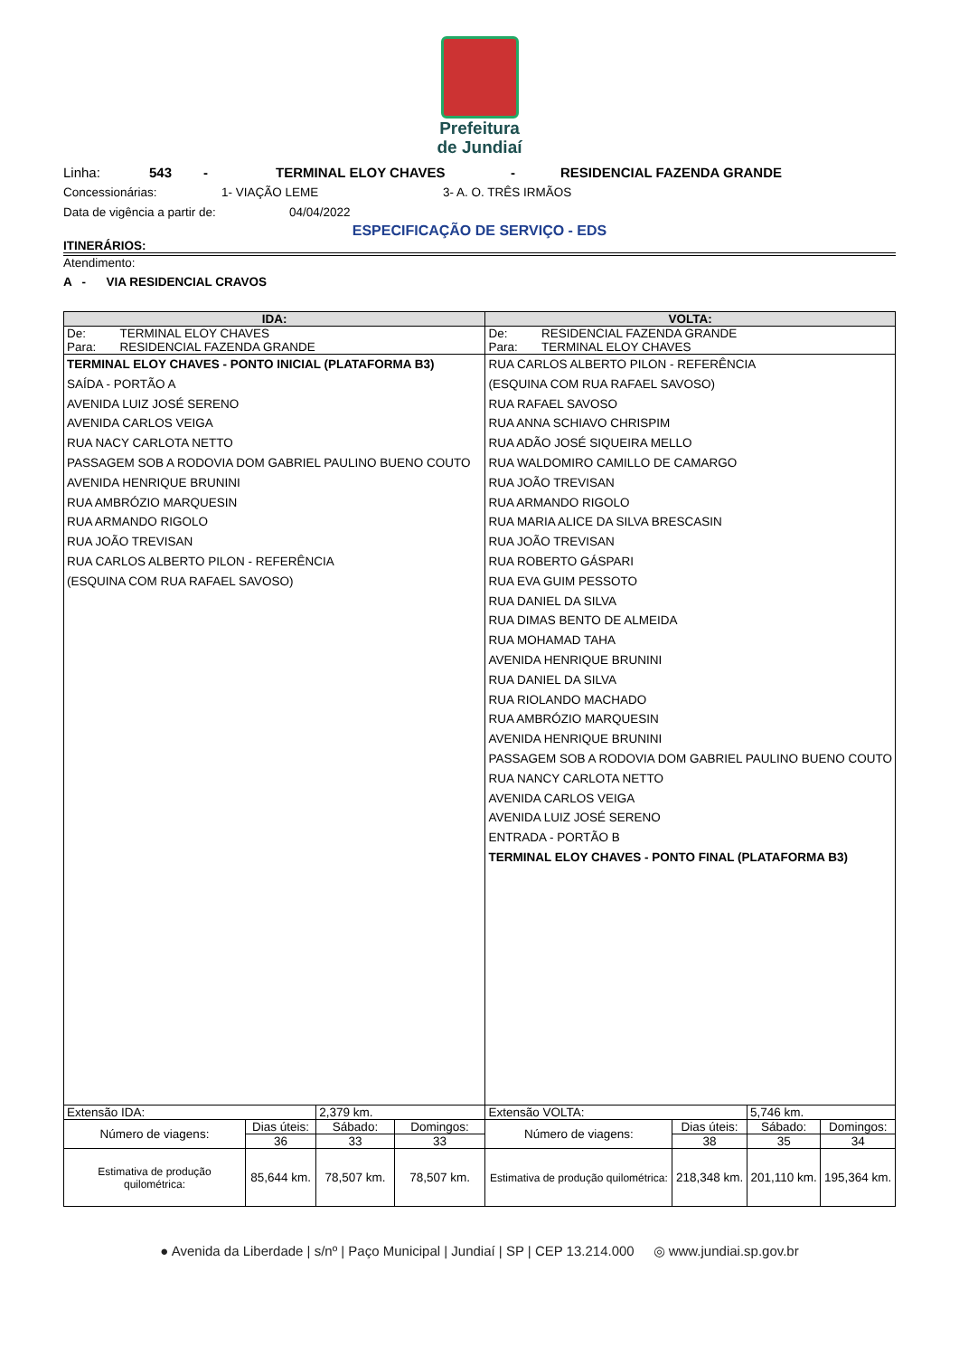Prefeitura
de Jundiaí
Linha: 543 - TERMINAL ELOY CHAVES - RESIDENCIAL FAZENDA GRANDE
Concessionárias: 1- VIAÇÃO LEME 3- A. O. TRÊS IRMÃOS
Data de vigência a partir de: 04/04/2022
ESPECIFICAÇÃO DE SERVIÇO - EDS
ITINERÁRIOS:
Atendimento:
A - VIA RESIDENCIAL CRAVOS
| IDA: | | | | VOLTA: | | | |
| --- | --- | --- | --- | --- | --- | --- | --- |
| De: TERMINAL ELOY CHAVES Para: RESIDENCIAL FAZENDA GRANDE | | | | De: RESIDENCIAL FAZENDA GRANDE Para: TERMINAL ELOY CHAVES | | | |
| TERMINAL ELOY CHAVES - PONTO INICIAL (PLATAFORMA B3) SAÍDA - PORTÃO A AVENIDA LUIZ JOSÉ SERENO AVENIDA CARLOS VEIGA RUA NACY CARLOTA NETTO PASSAGEM SOB A RODOVIA DOM GABRIEL PAULINO BUENO COUTO AVENIDA HENRIQUE BRUNINI RUA AMBRÓZIO MARQUESIN RUA ARMANDO RIGOLO RUA JOÃO TREVISAN RUA CARLOS ALBERTO PILON - REFERÊNCIA (ESQUINA COM RUA RAFAEL SAVOSO) | | | | RUA CARLOS ALBERTO PILON - REFERÊNCIA (ESQUINA COM RUA RAFAEL SAVOSO) RUA RAFAEL SAVOSO RUA ANNA SCHIAVO CHRISPIM RUA ADÃO JOSÉ SIQUEIRA MELLO RUA WALDOMIRO CAMILLO DE CAMARGO RUA JOÃO TREVISAN RUA ARMANDO RIGOLO RUA MARIA ALICE DA SILVA BRESCASIN RUA JOÃO TREVISAN RUA ROBERTO GÁSPARI RUA EVA GUIM PESSOTO RUA DANIEL DA SILVA RUA DIMAS BENTO DE ALMEIDA RUA MOHAMAD TAHA AVENIDA HENRIQUE BRUNINI RUA DANIEL DA SILVA RUA RIOLANDO MACHADO RUA AMBRÓZIO MARQUESIN AVENIDA HENRIQUE BRUNINI PASSAGEM SOB A RODOVIA DOM GABRIEL PAULINO BUENO COUTO RUA NANCY CARLOTA NETTO AVENIDA CARLOS VEIGA AVENIDA LUIZ JOSÉ SERENO ENTRADA - PORTÃO B TERMINAL ELOY CHAVES - PONTO FINAL (PLATAFORMA B3) | | | |
| Extensão IDA: | | 2,379 km. | | Extensão VOLTA: | | 5,746 km. | |
| Número de viagens: | Dias úteis: | Sábado: | Domingos: | Número de viagens: | Dias úteis: | Sábado: | Domingos: |
| | 36 | 33 | 33 | | 38 | 35 | 34 |
| Estimativa de produção quilométrica: | 85,644 km. | 78,507 km. | 78,507 km. | Estimativa de produção quilométrica: | 218,348 km. | 201,110 km. | 195,364 km. |
● Avenida da Liberdade | s/nº | Paço Municipal | Jundiaí | SP | CEP 13.214.000 ◎ www.jundiai.sp.gov.br